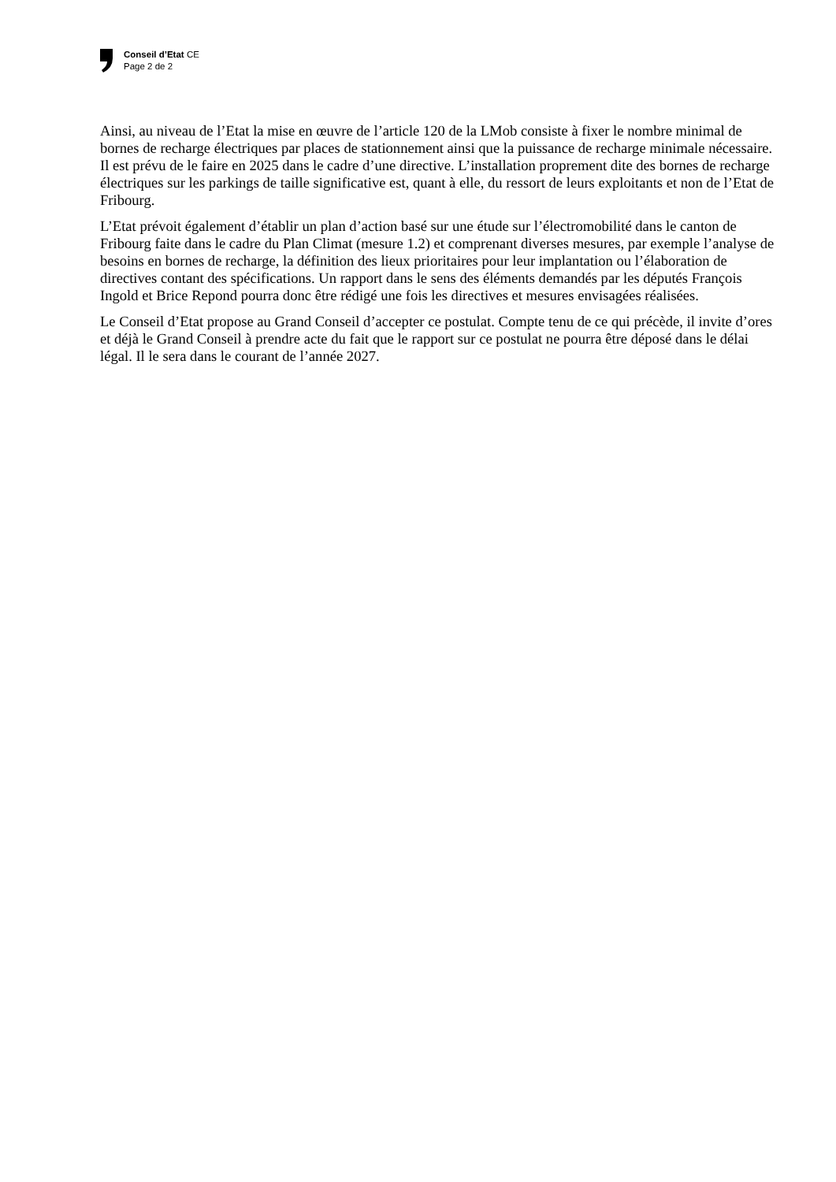Conseil d’Etat CE
Page 2 de 2
Ainsi, au niveau de l’Etat la mise en œuvre de l’article 120 de la LMob consiste à fixer le nombre minimal de bornes de recharge électriques par places de stationnement ainsi que la puissance de recharge minimale nécessaire. Il est prévu de le faire en 2025 dans le cadre d’une directive. L’installation proprement dite des bornes de recharge électriques sur les parkings de taille significative est, quant à elle, du ressort de leurs exploitants et non de l’Etat de Fribourg.
L’Etat prévoit également d’établir un plan d’action basé sur une étude sur l’électromobilité dans le canton de Fribourg faite dans le cadre du Plan Climat (mesure 1.2) et comprenant diverses mesures, par exemple l’analyse de besoins en bornes de recharge, la définition des lieux prioritaires pour leur implantation ou l’élaboration de directives contant des spécifications. Un rapport dans le sens des éléments demandés par les députés François Ingold et Brice Repond pourra donc être rédigé une fois les directives et mesures envisagées réalisées.
Le Conseil d’Etat propose au Grand Conseil d’accepter ce postulat. Compte tenu de ce qui précède, il invite d’ores et déjà le Grand Conseil à prendre acte du fait que le rapport sur ce postulat ne pourra être déposé dans le délai légal. Il le sera dans le courant de l’année 2027.